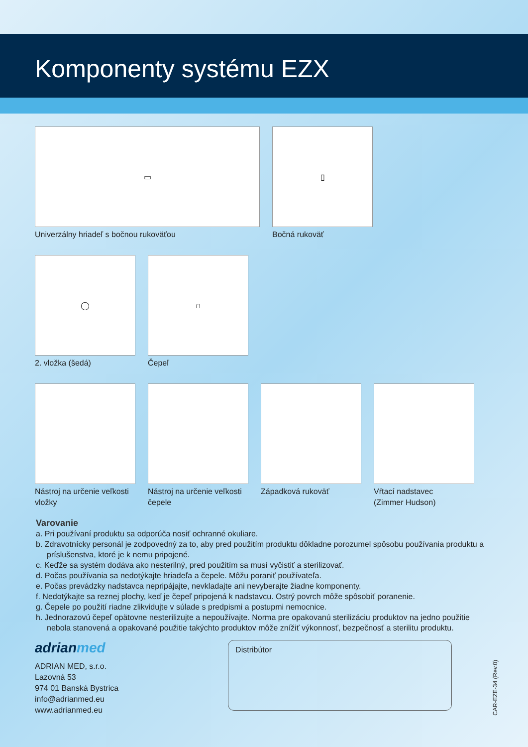Komponenty systému EZX
▭
Univerzálny hriadeľ s bočnou rukoväťou
▯
Bočná rukoväť
◯
2. vložka (šedá)
∩
Čepeľ
Nástroj na určenie veľkosti
vložky
Nástroj na určenie veľkosti
čepele
Západková rukoväť Vŕtací nadstavec
(Zimmer Hudson)
Varovanie
a. Pri používaní produktu sa odporúča nosiť ochranné okuliare.
b. Zdravotnícky personál je zodpovedný za to, aby pred použitím produktu dôkladne porozumel spôsobu používania produktu a príslušenstva, ktoré je k nemu pripojené.
c. Keďže sa systém dodáva ako nesterilný, pred použitím sa musí vyčistiť a sterilizovať.
d. Počas používania sa nedotýkajte hriadeľa a čepele. Môžu poraniť používateľa.
e. Počas prevádzky nadstavca nepripájajte, nevkladajte ani nevyberajte žiadne komponenty.
f. Nedotýkajte sa reznej plochy, keď je čepeľ pripojená k nadstavcu. Ostrý povrch môže spôsobiť poranenie.
g. Čepele po použití riadne zlikvidujte v súlade s predpismi a postupmi nemocnice.
h. Jednorazovú čepeľ opätovne nesterilizujte a nepoužívajte. Norma pre opakovanú sterilizáciu produktov na jedno použitie nebola stanovená a opakované použitie takýchto produktov môže znížiť výkonnosť, bezpečnosť a sterilitu produktu.
adrianmed
ADRIAN MED, s.r.o.
Lazovná 53
974 01 Banská Bystrica
info@adrianmed.eu
www.adrianmed.eu
Distribútor
CAR-EZE-34 (Rev.0)